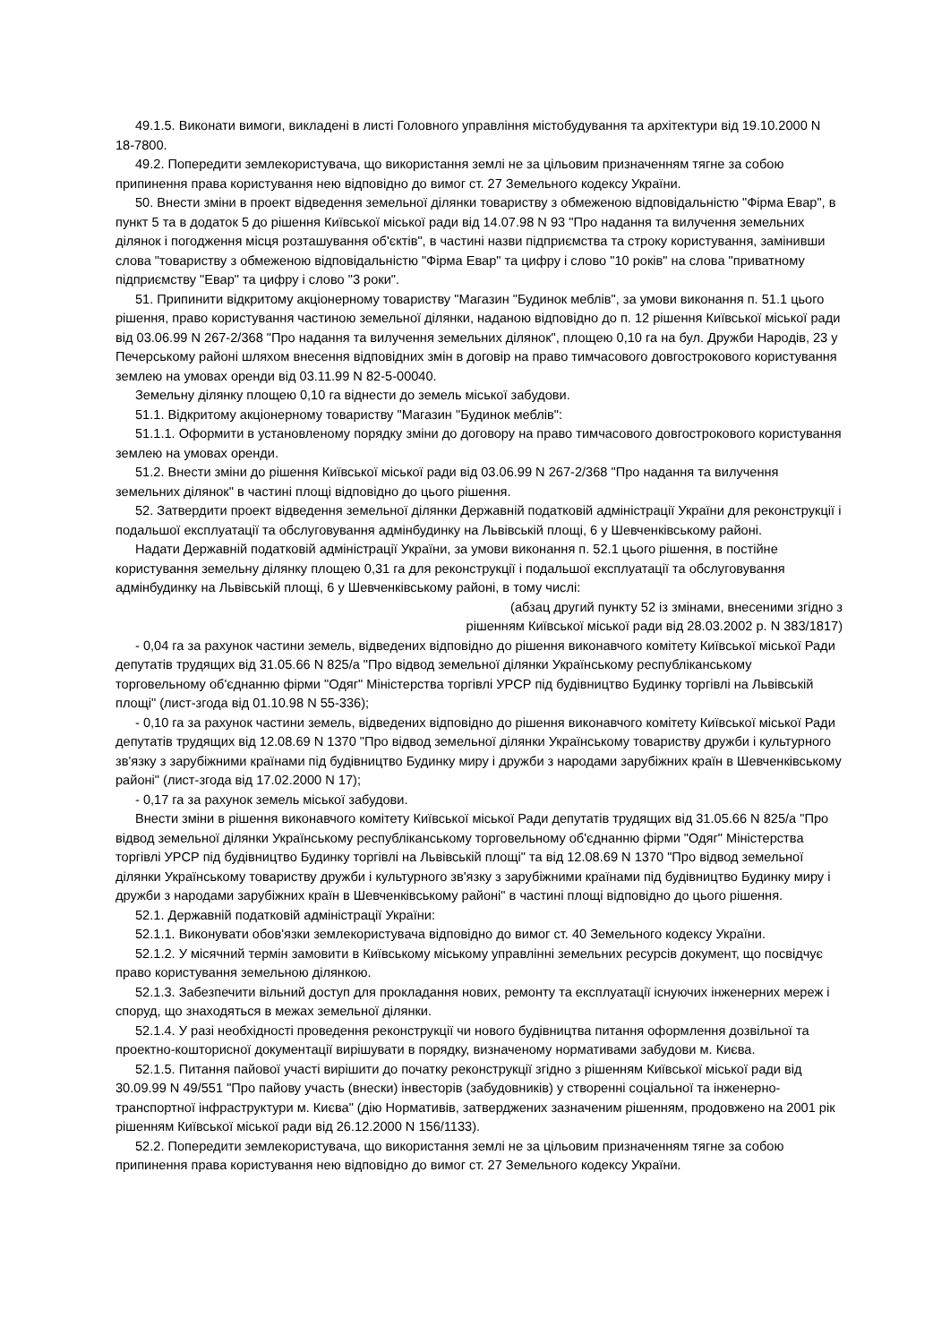49.1.5. Виконати вимоги, викладені в листі Головного управління містобудування та архітектури від 19.10.2000 N 18-7800.
49.2. Попередити землекористувача, що використання землі не за цільовим призначенням тягне за собою припинення права користування нею відповідно до вимог ст. 27 Земельного кодексу України.
50. Внести зміни в проект відведення земельної ділянки товариству з обмеженою відповідальністю "Фірма Евар", в пункт 5 та в додаток 5 до рішення Київської міської ради від 14.07.98 N 93 "Про надання та вилучення земельних ділянок і погодження місця розташування об'єктів", в частині назви підприємства та строку користування, замінивши слова "товариству з обмеженою відповідальністю "Фірма Евар" та цифру і слово "10 років" на слова "приватному підприємству "Евар" та цифру і слово "3 роки".
51. Припинити відкритому акціонерному товариству "Магазин "Будинок меблів", за умови виконання п. 51.1 цього рішення, право користування частиною земельної ділянки, наданою відповідно до п. 12 рішення Київської міської ради від 03.06.99 N 267-2/368 "Про надання та вилучення земельних ділянок", площею 0,10 га на бул. Дружби Народів, 23 у Печерському районі шляхом внесення відповідних змін в договір на право тимчасового довгострокового користування землею на умовах оренди від 03.11.99 N 82-5-00040.
Земельну ділянку площею 0,10 га віднести до земель міської забудови.
51.1. Відкритому акціонерному товариству "Магазин "Будинок меблів":
51.1.1. Оформити в установленому порядку зміни до договору на право тимчасового довгострокового користування землею на умовах оренди.
51.2. Внести зміни до рішення Київської міської ради від 03.06.99 N 267-2/368 "Про надання та вилучення земельних ділянок" в частині площі відповідно до цього рішення.
52. Затвердити проект відведення земельної ділянки Державній податковій адміністрації України для реконструкції і подальшої експлуатації та обслуговування адмінбудинку на Львівській площі, 6 у Шевченківському районі.
Надати Державній податковій адміністрації України, за умови виконання п. 52.1 цього рішення, в постійне користування земельну ділянку площею 0,31 га для реконструкції і подальшої експлуатації та обслуговування адмінбудинку на Львівській площі, 6 у Шевченківському районі, в тому числі:
(абзац другий пункту 52 із змінами, внесеними згідно з
рішенням Київської міської ради від 28.03.2002 р. N 383/1817)
- 0,04 га за рахунок частини земель, відведених відповідно до рішення виконавчого комітету Київської міської Ради депутатів трудящих від 31.05.66 N 825/а "Про відвод земельної ділянки Українському республіканському торговельному об'єднанню фірми "Одяг" Міністерства торгівлі УРСР під будівництво Будинку торгівлі на Львівській площі" (лист-згода від 01.10.98 N 55-336);
- 0,10 га за рахунок частини земель, відведених відповідно до рішення виконавчого комітету Київської міської Ради депутатів трудящих від 12.08.69 N 1370 "Про відвод земельної ділянки Українському товариству дружби і культурного зв'язку з зарубіжними країнами під будівництво Будинку миру і дружби з народами зарубіжних країн в Шевченківському районі" (лист-згода від 17.02.2000 N 17);
- 0,17 га за рахунок земель міської забудови.
Внести зміни в рішення виконавчого комітету Київської міської Ради депутатів трудящих від 31.05.66 N 825/а "Про відвод земельної ділянки Українському республіканському торговельному об'єднанню фірми "Одяг" Міністерства торгівлі УРСР під будівництво Будинку торгівлі на Львівській площі" та від 12.08.69 N 1370 "Про відвод земельної ділянки Українському товариству дружби і культурного зв'язку з зарубіжними країнами під будівництво Будинку миру і дружби з народами зарубіжних країн в Шевченківському районі" в частині площі відповідно до цього рішення.
52.1. Державній податковій адміністрації України:
52.1.1. Виконувати обов'язки землекористувача відповідно до вимог ст. 40 Земельного кодексу України.
52.1.2. У місячний термін замовити в Київському міському управлінні земельних ресурсів документ, що посвідчує право користування земельною ділянкою.
52.1.3. Забезпечити вільний доступ для прокладання нових, ремонту та експлуатації існуючих інженерних мереж і споруд, що знаходяться в межах земельної ділянки.
52.1.4. У разі необхідності проведення реконструкції чи нового будівництва питання оформлення дозвільної та проектно-кошторисної документації вирішувати в порядку, визначеному нормативами забудови м. Києва.
52.1.5. Питання пайової участі вирішити до початку реконструкції згідно з рішенням Київської міської ради від 30.09.99 N 49/551 "Про пайову участь (внески) інвесторів (забудовників) у створенні соціальної та інженерно-транспортної інфраструктури м. Києва" (дію Нормативів, затверджених зазначеним рішенням, продовжено на 2001 рік рішенням Київської міської ради від 26.12.2000 N 156/1133).
52.2. Попередити землекористувача, що використання землі не за цільовим призначенням тягне за собою припинення права користування нею відповідно до вимог ст. 27 Земельного кодексу України.